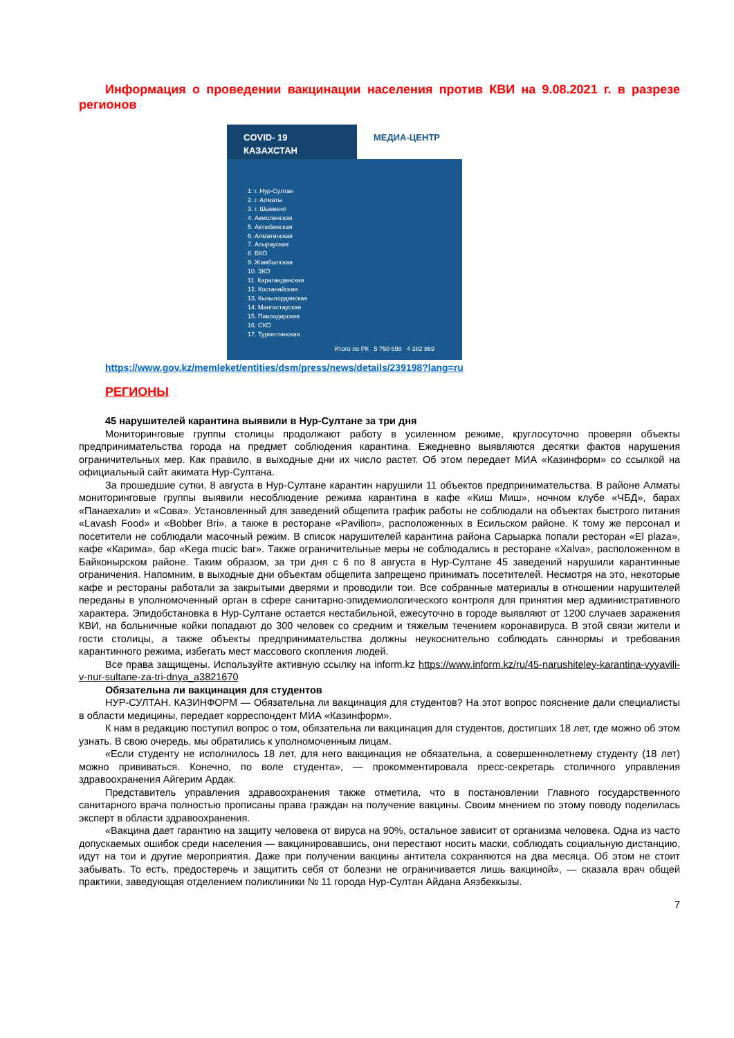Информация о проведении вакцинации населения против КВИ на 9.08.2021 г. в разрезе регионов
COVID- 19
КАЗАХСТАН
МЕДИА-ЦЕНТР
1. г. Нур-Султан
2. г. Алматы
3. г. Шымкент
4. Акмолинская
5. Актюбинская
6. Алматинская
7. Атырауская
8. ВКО
9. Жамбылская
10. ЗКО
11. Карагандинская
12. Костанайская
13. Кызылординская
14. Мангистауская
15. Павлодарская
16. СКО
17. Туркестанская
Итого по РК 5 750 698 4 382 869
https://www.gov.kz/memleket/entities/dsm/press/news/details/239198?lang=ru
РЕГИОНЫ
45 нарушителей карантина выявили в Нур-Султане за три дня
Мониторинговые группы столицы продолжают работу в усиленном режиме, круглосуточно проверяя объекты предпринимательства города на предмет соблюдения карантина. Ежедневно выявляются десятки фактов нарушения ограничительных мер. Как правило, в выходные дни их число растет. Об этом передает МИА «Казинформ» со ссылкой на официальный сайт акимата Нур-Султана.
За прошедшие сутки, 8 августа в Нур-Султане карантин нарушили 11 объектов предпринимательства. В районе Алматы мониторинговые группы выявили несоблюдение режима карантина в кафе «Киш Миш», ночном клубе «ЧБД», барах «Панаехали» и «Сова». Установленный для заведений общепита график работы не соблюдали на объектах быстрого питания «Lavash Food» и «Bobber Bri», а также в ресторане «Pavilion», расположенных в Есильском районе. К тому же персонал и посетители не соблюдали масочный режим. В список нарушителей карантина района Сарыарка попали ресторан «El plaza», кафе «Карима», бар «Kega mucic bar». Также ограничительные меры не соблюдались в ресторане «Xalva», расположенном в Байконырском районе. Таким образом, за три дня с 6 по 8 августа в Нур-Султане 45 заведений нарушили карантинные ограничения. Напомним, в выходные дни объектам общепита запрещено принимать посетителей. Несмотря на это, некоторые кафе и рестораны работали за закрытыми дверями и проводили тои. Все собранные материалы в отношении нарушителей переданы в уполномоченный орган в сфере санитарно-эпидемиологического контроля для принятия мер административного характера. Эпидобстановка в Нур-Султане остается нестабильной, ежесуточно в городе выявляют от 1200 случаев заражения КВИ, на больничные койки попадают до 300 человек со средним и тяжелым течением коронавируса. В этой связи жители и гости столицы, а также объекты предпринимательства должны неукоснительно соблюдать саннормы и требования карантинного режима, избегать мест массового скопления людей.
Все права защищены. Используйте активную ссылку на inform.kz https://www.inform.kz/ru/45-narushiteley-karantina-vyyavili-v-nur-sultane-za-tri-dnya_a3821670
Обязательна ли вакцинация для студентов
НУР-СУЛТАН. КАЗИНФОРМ — Обязательна ли вакцинация для студентов? На этот вопрос пояснение дали специалисты в области медицины, передает корреспондент МИА «Казинформ».
К нам в редакцию поступил вопрос о том, обязательна ли вакцинация для студентов, достигших 18 лет, где можно об этом узнать. В свою очередь, мы обратились к уполномоченным лицам.
«Если студенту не исполнилось 18 лет, для него вакцинация не обязательна, а совершеннолетнему студенту (18 лет) можно прививаться. Конечно, по воле студента», — прокомментировала пресс-секретарь столичного управления здравоохранения Айгерим Ардак.
Представитель управления здравоохранения также отметила, что в постановлении Главного государственного санитарного врача полностью прописаны права граждан на получение вакцины. Своим мнением по этому поводу поделилась эксперт в области здравоохранения.
«Вакцина дает гарантию на защиту человека от вируса на 90%, остальное зависит от организма человека. Одна из часто допускаемых ошибок среди населения — вакцинировавшись, они перестают носить маски, соблюдать социальную дистанцию, идут на тои и другие мероприятия. Даже при получении вакцины антитела сохраняются на два месяца. Об этом не стоит забывать. То есть, предостеречь и защитить себя от болезни не ограничивается лишь вакциной», — сказала врач общей практики, заведующая отделением поликлиники № 11 города Нур-Султан Айдана Аязбеккызы.
7